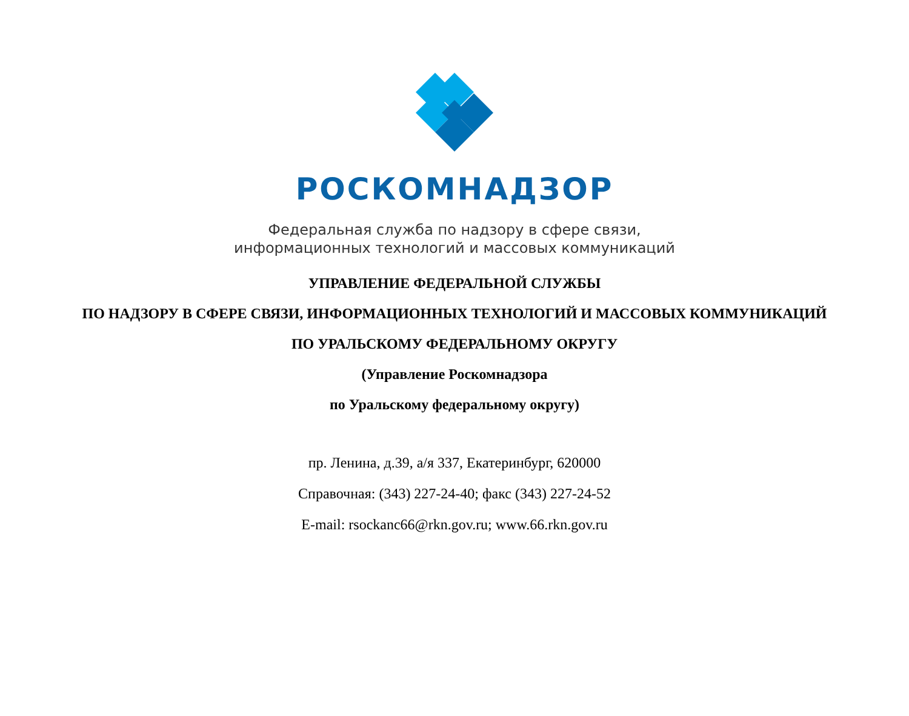РОСКОМНАДЗОР
Федеральная служба по надзору в сфере связи,
информационных технологий и массовых коммуникаций
УПРАВЛЕНИЕ ФЕДЕРАЛЬНОЙ СЛУЖБЫ
ПО НАДЗОРУ В СФЕРЕ СВЯЗИ, ИНФОРМАЦИОННЫХ ТЕХНОЛОГИЙ И МАССОВЫХ КОММУНИКАЦИЙ
ПО УРАЛЬСКОМУ ФЕДЕРАЛЬНОМУ ОКРУГУ
(Управление Роскомнадзора
по Уральскому федеральному округу)
пр. Ленина, д.39, а/я 337, Екатеринбург, 620000
Справочная: (343) 227-24-40; факс (343) 227-24-52
E-mail: rsockanc66@rkn.gov.ru; www.66.rkn.gov.ru